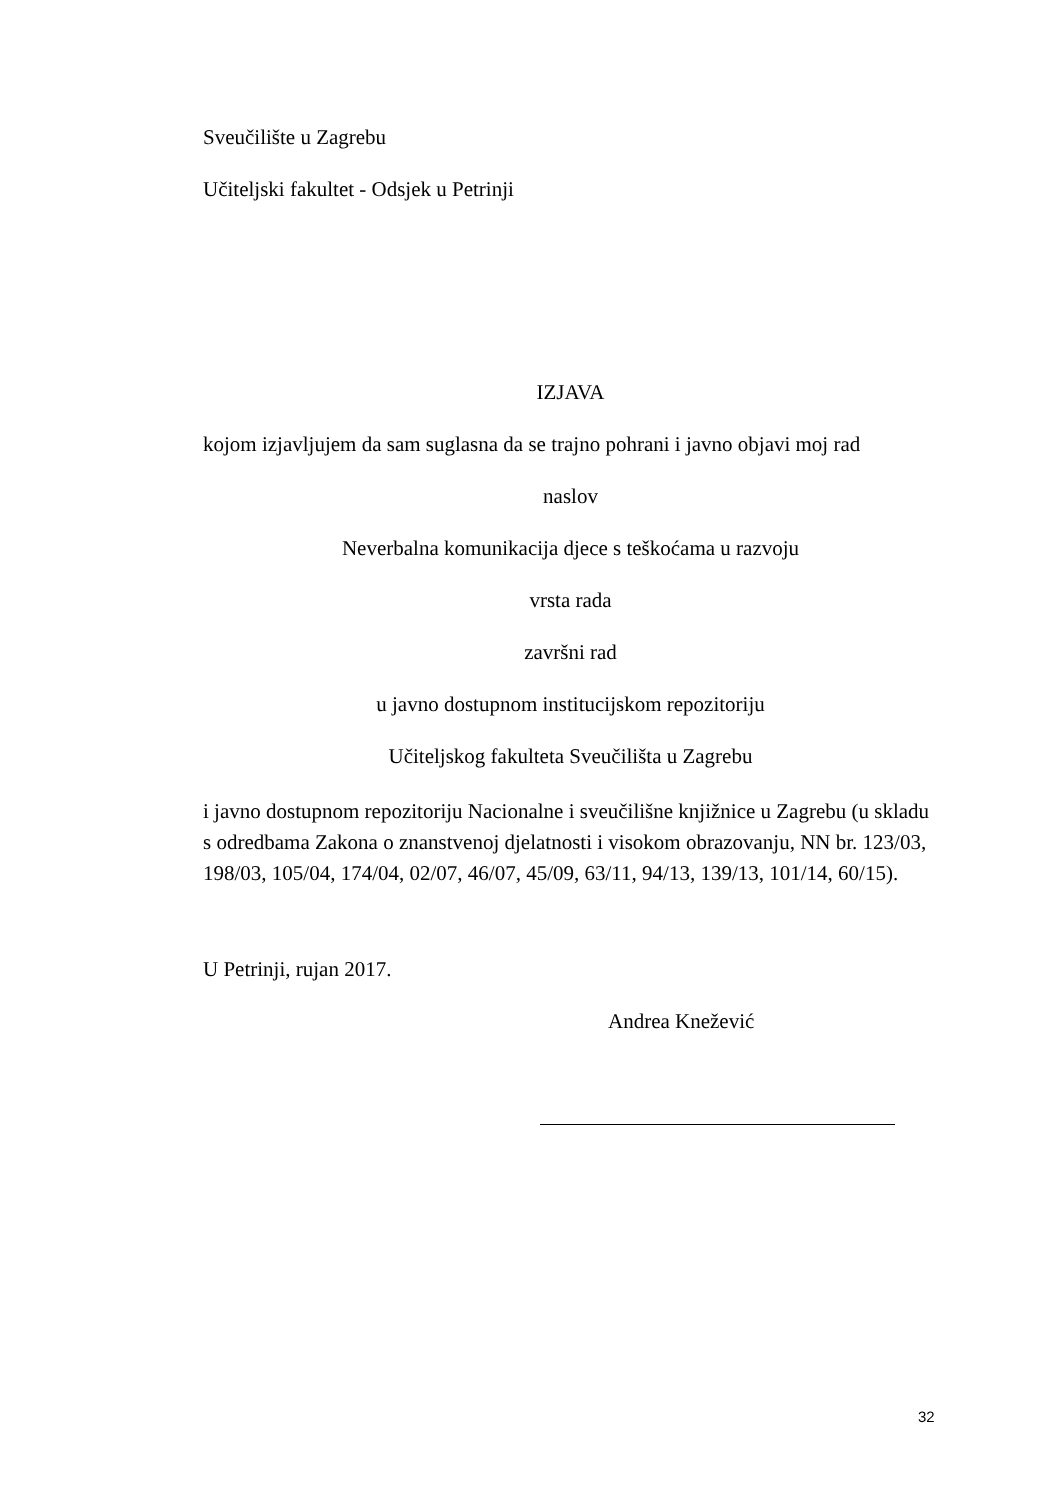Sveučilište u Zagrebu
Učiteljski fakultet - Odsjek u Petrinji
IZJAVA
kojom izjavljujem da sam suglasna da se trajno pohrani i javno objavi moj rad
naslov
Neverbalna komunikacija djece s teškoćama u razvoju
vrsta rada
završni rad
u javno dostupnom institucijskom repozitoriju
Učiteljskog fakulteta Sveučilišta u Zagrebu
i javno dostupnom repozitoriju Nacionalne i sveučilišne knjižnice u Zagrebu (u skladu s odredbama Zakona o znanstvenoj djelatnosti i visokom obrazovanju, NN br. 123/03, 198/03, 105/04, 174/04, 02/07, 46/07, 45/09, 63/11, 94/13, 139/13, 101/14, 60/15).
U Petrinji, rujan 2017.
Andrea Knežević
32